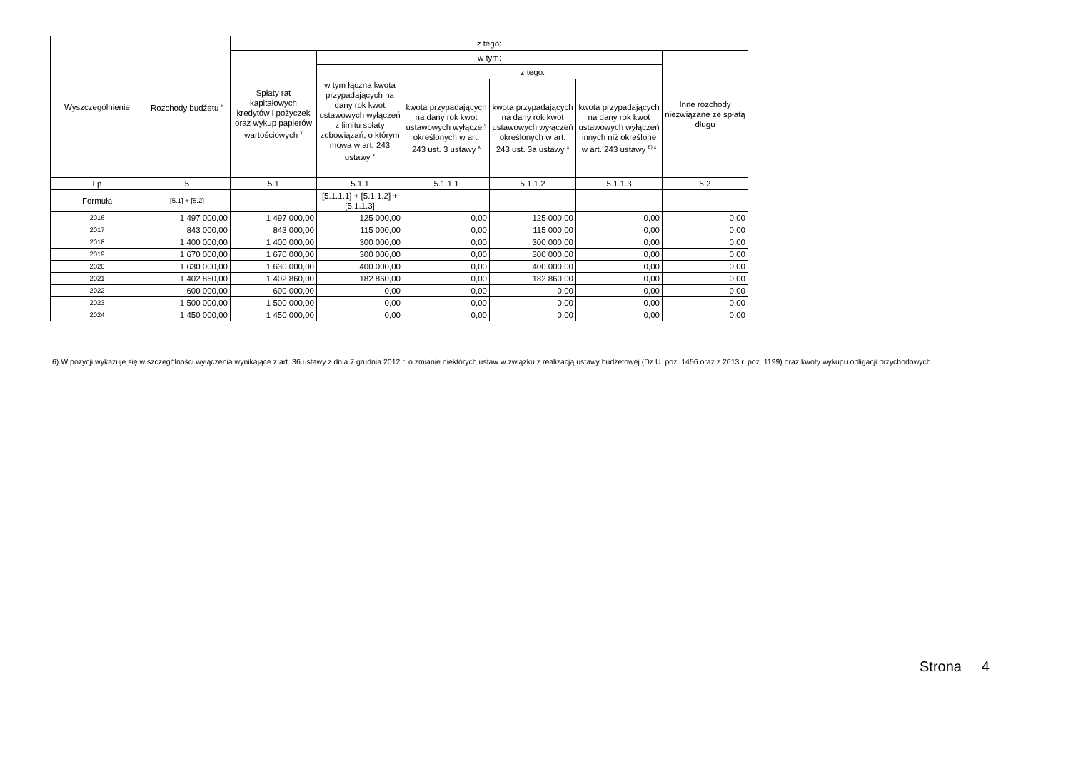| Wyszczególnienie | Rozchody budżetu <sup>x</sup> | z tego: | | | | | |
| --- | --- | --- | --- | --- | --- | --- | --- |
| | | Spłaty rat kapitałowych kredytów i pożyczek oraz wykup papierów wartościowych <sup>x</sup> | w tym: | | | | Inne rozchody niezwiązane ze spłatą długu |
| | | | w tym łączna kwota przypadających na dany rok kwot ustawowych wyłączeń z limitu spłaty zobowiązań, o którym mowa w art. 243 ustawy <sup>x</sup> | z tego: | | | |
| | | | | kwota przypadających na dany rok kwot ustawowych wyłączeń określonych w art. 243 ust. 3 ustawy <sup>x</sup> | kwota przypadających na dany rok kwot ustawowych wyłączeń określonych w art. 243 ust. 3a ustawy <sup>x</sup> | kwota przypadających na dany rok kwot ustawowych wyłączeń innych niż określone w art. 243 ustawy <sup>6) x</sup> | |
| Lp | 5 | 5.1 | 5.1.1 | 5.1.1.1 | 5.1.1.2 | 5.1.1.3 | 5.2 |
| Formuła | [5.1] + [5.2] | | [5.1.1.1] + [5.1.1.2] + [5.1.1.3] | | | | |
| 2016 | 1 497 000,00 | 1 497 000,00 | 125 000,00 | 0,00 | 125 000,00 | 0,00 | 0,00 |
| 2017 | 843 000,00 | 843 000,00 | 115 000,00 | 0,00 | 115 000,00 | 0,00 | 0,00 |
| 2018 | 1 400 000,00 | 1 400 000,00 | 300 000,00 | 0,00 | 300 000,00 | 0,00 | 0,00 |
| 2019 | 1 670 000,00 | 1 670 000,00 | 300 000,00 | 0,00 | 300 000,00 | 0,00 | 0,00 |
| 2020 | 1 630 000,00 | 1 630 000,00 | 400 000,00 | 0,00 | 400 000,00 | 0,00 | 0,00 |
| 2021 | 1 402 860,00 | 1 402 860,00 | 182 860,00 | 0,00 | 182 860,00 | 0,00 | 0,00 |
| 2022 | 600 000,00 | 600 000,00 | 0,00 | 0,00 | 0,00 | 0,00 | 0,00 |
| 2023 | 1 500 000,00 | 1 500 000,00 | 0,00 | 0,00 | 0,00 | 0,00 | 0,00 |
| 2024 | 1 450 000,00 | 1 450 000,00 | 0,00 | 0,00 | 0,00 | 0,00 | 0,00 |
6) W pozycji wykazuje się w szczególności wyłączenia wynikające z art. 36 ustawy z dnia 7 grudnia 2012 r. o zmianie niektórych ustaw w związku z realizacją ustawy budżetowej (Dz.U. poz. 1456 oraz z 2013 r. poz. 1199) oraz kwoty wykupu obligacji przychodowych.
Strona 4